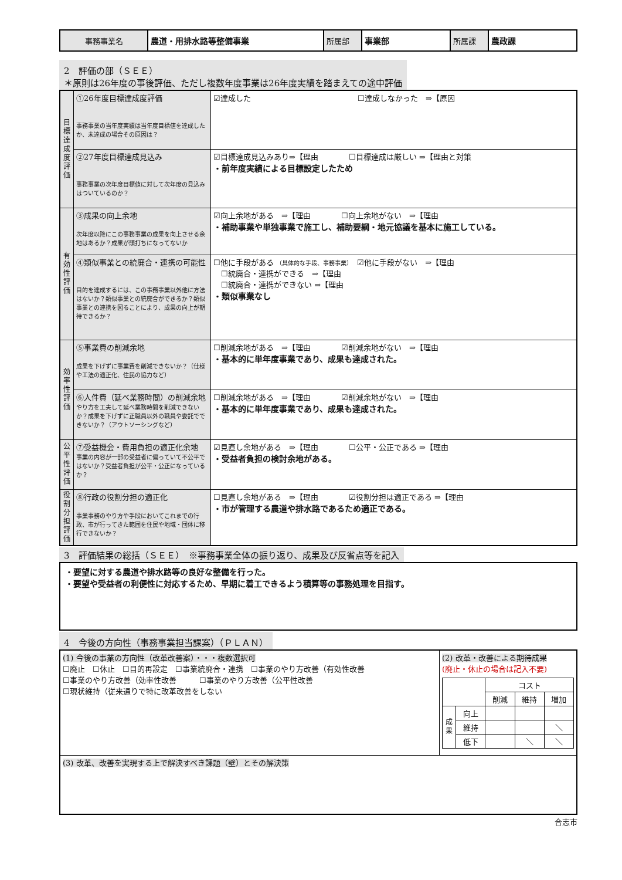| 事務事業名 | 農道・用排水路等整備事業 | 所属部 | 事業部 | 所属課 | 農政課 |
2　評価の部（ＳＥＥ）
＊原則は26年度の事後評価、ただし複数年度事業は26年度実績を踏まえての途中評価
| 目標達成度評価 | ①26年度目標達成度評価 事務事業の当年度実績は当年度目標値を達成したか、未達成の場合その原因は？ | ☑達成した ☐達成しなかった ⇒【原因 |
| | ②27年度目標達成見込み 事務事業の次年度目標値に対して次年度の見込みはついているのか？ | ☑目標達成見込みあり⇒【理由 ☐目標達成は厳しい ⇒【理由と対策 ・前年度実績による目標設定したため |
| 有効性評価 | ③成果の向上余地 次年度以降にこの事務事業の成果を向上させる余地はあるか？成果が頭打ちになってないか | ☑向上余地がある ⇒【理由 ☐向上余地がない ⇒【理由 ・補助事業や単独事業で施工し、補助要綱・地元協議を基本に施工している。 |
| | ④類似事業との統廃合・連携の可能性 目的を達成するには、この事務事業以外他に方法はないか？類似事業との統廃合ができるか？類似事業との連携を図ることにより、成果の向上が期待できるか？ | ☐他に手段がある （具体的な手段、事務事業） ☑他に手段がない ⇒【理由 ☐統廃合・連携ができる ⇒【理由 ☐統廃合・連携ができない ⇒【理由 ・類似事業なし |
| 効率性評価 | ⑤事業費の削減余地 成果を下げずに事業費を削減できないか？（仕様や工法の適正化、住民の協力など） | ☐削減余地がある ⇒【理由 ☑削減余地がない ⇒【理由 ・基本的に単年度事業であり、成果も達成された。 |
| | ⑥人件費（延べ業務時間）の削減余地 やり方を工夫して延べ業務時間を削減できないか？成果を下げずに正職員以外の職員や委託でできないか？（アウトソーシングなど） | ☐削減余地がある ⇒【理由 ☑削減余地がない ⇒【理由 ・基本的に単年度事業であり、成果も達成された。 |
| 公平性評価 | ⑦受益機会・費用負担の適正化余地 事業の内容が一部の受益者に偏っていて不公平ではないか？受益者負担が公平・公正になっているか？ | ☑見直し余地がある ⇒【理由 ☐公平・公正である ⇒【理由 ・受益者負担の検討余地がある。 |
| 役割分担評価 | ⑧行政の役割分担の適正化 事業事務のやり方や手段においてこれまでの行政、市が行ってきた範囲を住民や地域・団体に移行できないか？ | ☐見直し余地がある ⇒【理由 ☑役割分担は適正である ⇒【理由 ・市が管理する農道や排水路であるため適正である。 |
3　評価結果の総括（ＳＥＥ）　※事務事業全体の振り返り、成果及び反省点等を記入
・要望に対する農道や排水路等の良好な整備を行った。
・要望や受益者の利便性に対応するため、早期に着工できるよう積算等の事務処理を目指す。
4　今後の方向性（事務事業担当課案）（ＰＬＡＮ）
| (1) 今後の事業の方向性（改革改善案）・・・複数選択可 ☐廃止 ☐休止 ☐目的再設定 ☐事業統廃合・連携 ☐事業のやり方改善（有効性改善 ☐事業のやり方改善（効率性改善 ☐事業のやり方改善（公平性改善 ☐現状維持（従来通りで特に改革改善をしない | (2) 改革・改善による期待成果 (廃止・休止の場合は記入不要) / / / コスト / / / / / / 削減 / 維持 / 増加 / / 成果 / 向上 / / / / / / 維持 / / / ＼ / / / 低下 / / ＼ / ＼ / |
| (3) 改革、改善を実現する上で解決すべき課題（壁）とその解決策 | |
合志市